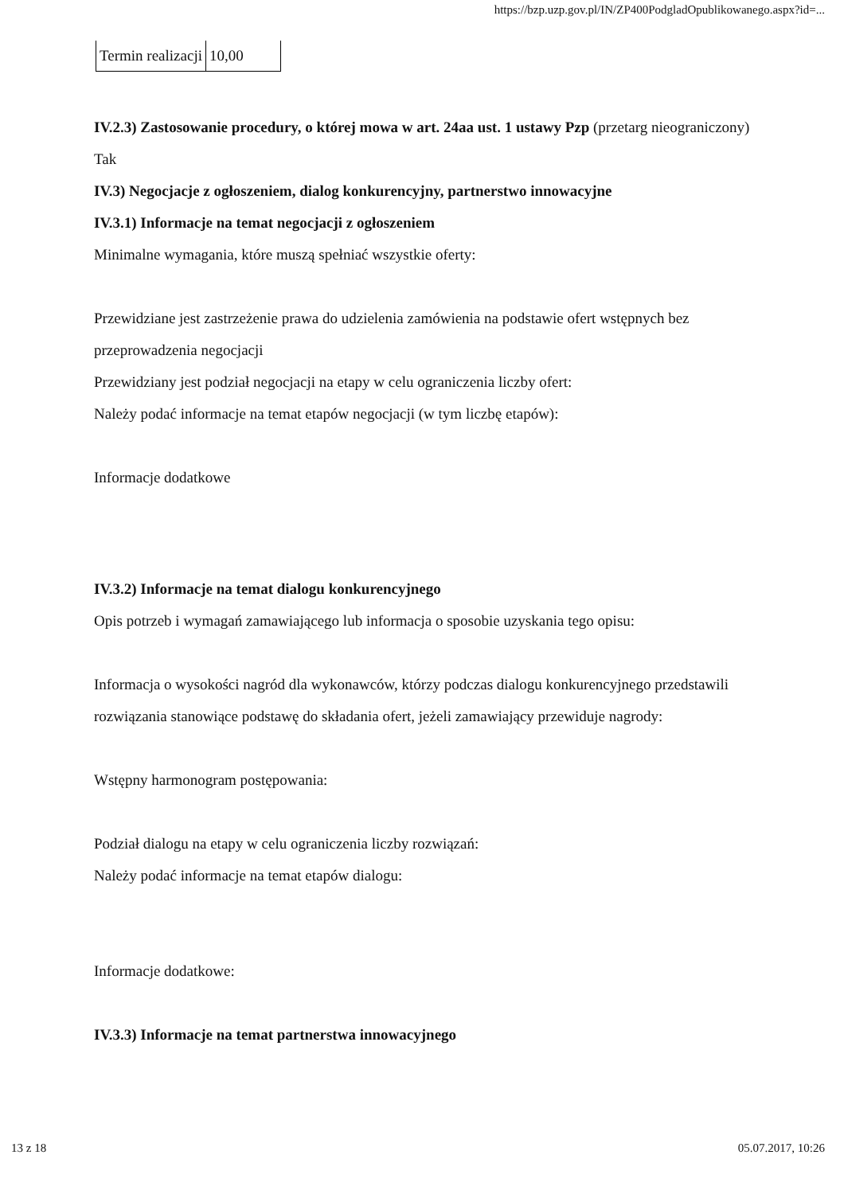https://bzp.uzp.gov.pl/IN/ZP400PodgladOpublikowanego.aspx?id=...
| Termin realizacji | 10,00 |
IV.2.3) Zastosowanie procedury, o której mowa w art. 24aa ust. 1 ustawy Pzp (przetarg nieograniczony)
Tak
IV.3) Negocjacje z ogłoszeniem, dialog konkurencyjny, partnerstwo innowacyjne
IV.3.1) Informacje na temat negocjacji z ogłoszeniem
Minimalne wymagania, które muszą spełniać wszystkie oferty:
Przewidziane jest zastrzeżenie prawa do udzielenia zamówienia na podstawie ofert wstępnych bez przeprowadzenia negocjacji
Przewidziany jest podział negocjacji na etapy w celu ograniczenia liczby ofert:
Należy podać informacje na temat etapów negocjacji (w tym liczbę etapów):
Informacje dodatkowe
IV.3.2) Informacje na temat dialogu konkurencyjnego
Opis potrzeb i wymagań zamawiającego lub informacja o sposobie uzyskania tego opisu:
Informacja o wysokości nagród dla wykonawców, którzy podczas dialogu konkurencyjnego przedstawili rozwiązania stanowiące podstawę do składania ofert, jeżeli zamawiający przewiduje nagrody:
Wstępny harmonogram postępowania:
Podział dialogu na etapy w celu ograniczenia liczby rozwiązań:
Należy podać informacje na temat etapów dialogu:
Informacje dodatkowe:
IV.3.3) Informacje na temat partnerstwa innowacyjnego
13 z 18 05.07.2017, 10:26